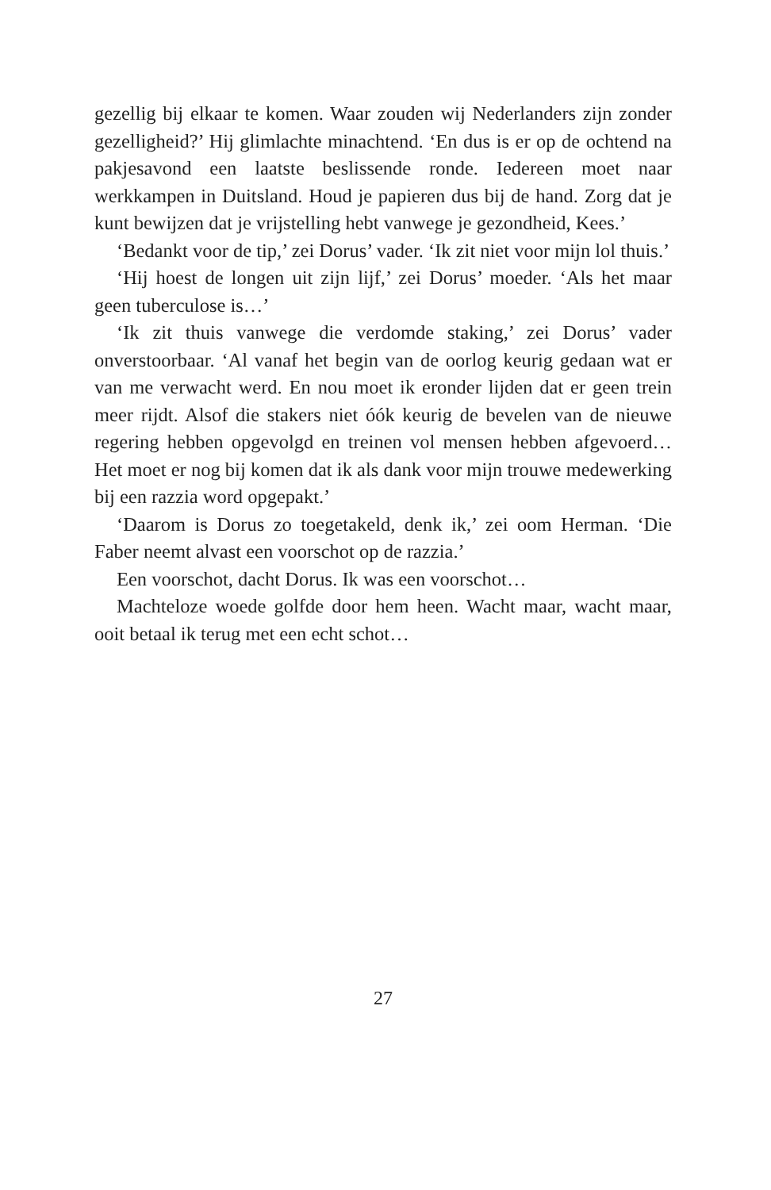gezellig bij elkaar te komen. Waar zouden wij Nederlanders zijn zonder gezelligheid?’ Hij glimlachte minachtend. ‘En dus is er op de ochtend na pakjesavond een laatste beslissende ronde. Iedereen moet naar werkkampen in Duitsland. Houd je papieren dus bij de hand. Zorg dat je kunt bewijzen dat je vrijstelling hebt vanwege je gezondheid, Kees.’
‘Bedankt voor de tip,’ zei Dorus’ vader. ‘Ik zit niet voor mijn lol thuis.’
‘Hij hoest de longen uit zijn lijf,’ zei Dorus’ moeder. ‘Als het maar geen tuberculose is…’
‘Ik zit thuis vanwege die verdomde staking,’ zei Dorus’ vader onverstoorbaar. ‘Al vanaf het begin van de oorlog keurig gedaan wat er van me verwacht werd. En nou moet ik eronder lijden dat er geen trein meer rijdt. Alsof die stakers niet óók keurig de bevelen van de nieuwe regering hebben opgevolgd en treinen vol mensen hebben afgevoerd… Het moet er nog bij komen dat ik als dank voor mijn trouwe medewerking bij een razzia word opgepakt.’
‘Daarom is Dorus zo toegetakeld, denk ik,’ zei oom Herman. ‘Die Faber neemt alvast een voorschot op de razzia.’
Een voorschot, dacht Dorus. Ik was een voorschot…
Machteloze woede golfde door hem heen. Wacht maar, wacht maar, ooit betaal ik terug met een echt schot…
27